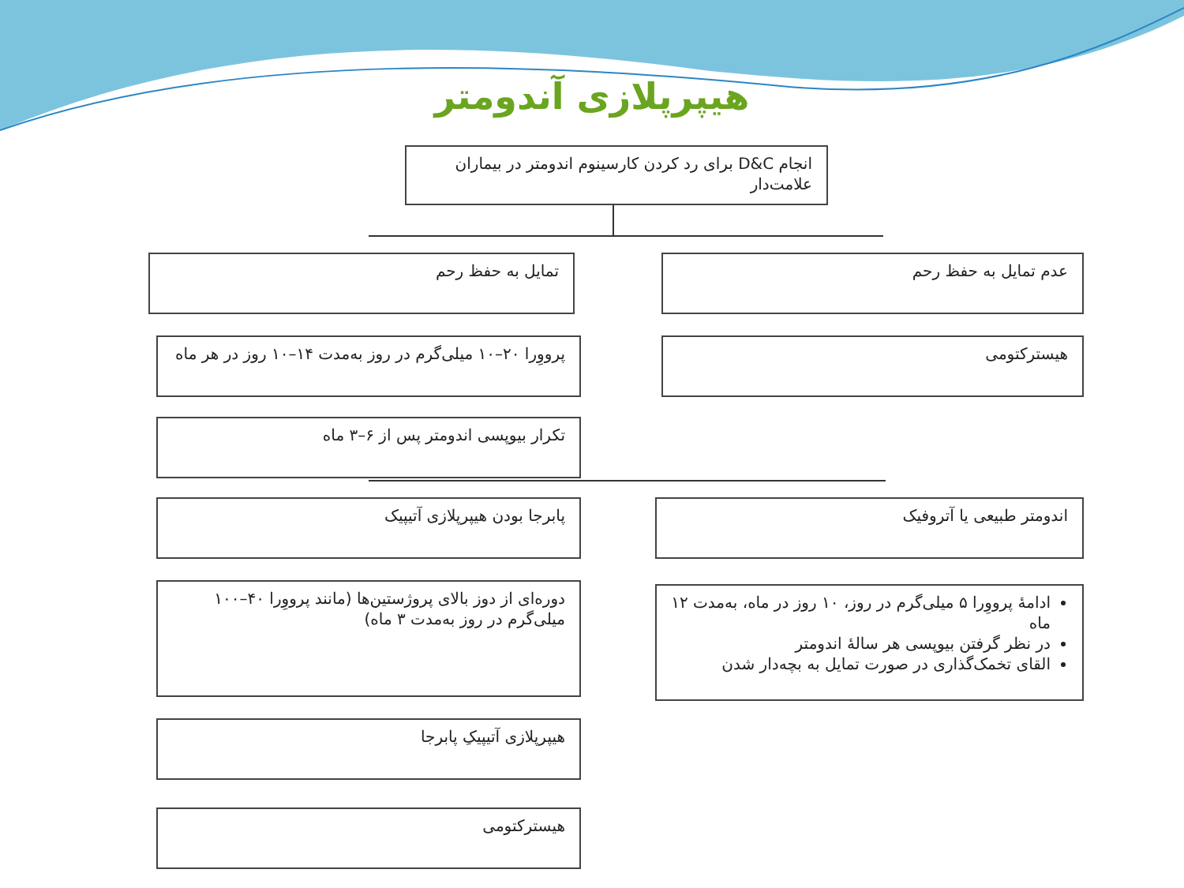هیپرپلازی آندومتر
انجام D&C برای رد کردن کارسینوم اندومتر در بیماران علامت‌دار
عدم تمایل به حفظ رحم
تمایل به حفظ رحم
هیسترکتومی
پرووِرا ۲۰–۱۰ میلی‌گرم در روز به‌مدت ۱۴–۱۰ روز در هر ماه
تکرار بیوپسی اندومتر پس از ۶–۳ ماه
اندومتر طبیعی یا آتروفیک
پابرجا بودن هیپرپلازی آتیپیک
ادامهٔ پرووِرا ۵ میلی‌گرم در روز، ۱۰ روز در ماه، به‌مدت ۱۲ ماه
در نظر گرفتن بیوپسی هر سالهٔ اندومتر
القای تخمک‌گذاری در صورت تمایل به بچه‌دار شدن
دوره‌ای از دوز بالای پروژستین‌ها (مانند پرووِرا ۴۰–۱۰۰ میلی‌گرم در روز به‌مدت ۳ ماه)
هیپرپلازی آتیپیکِ پابرجا
هیسترکتومی